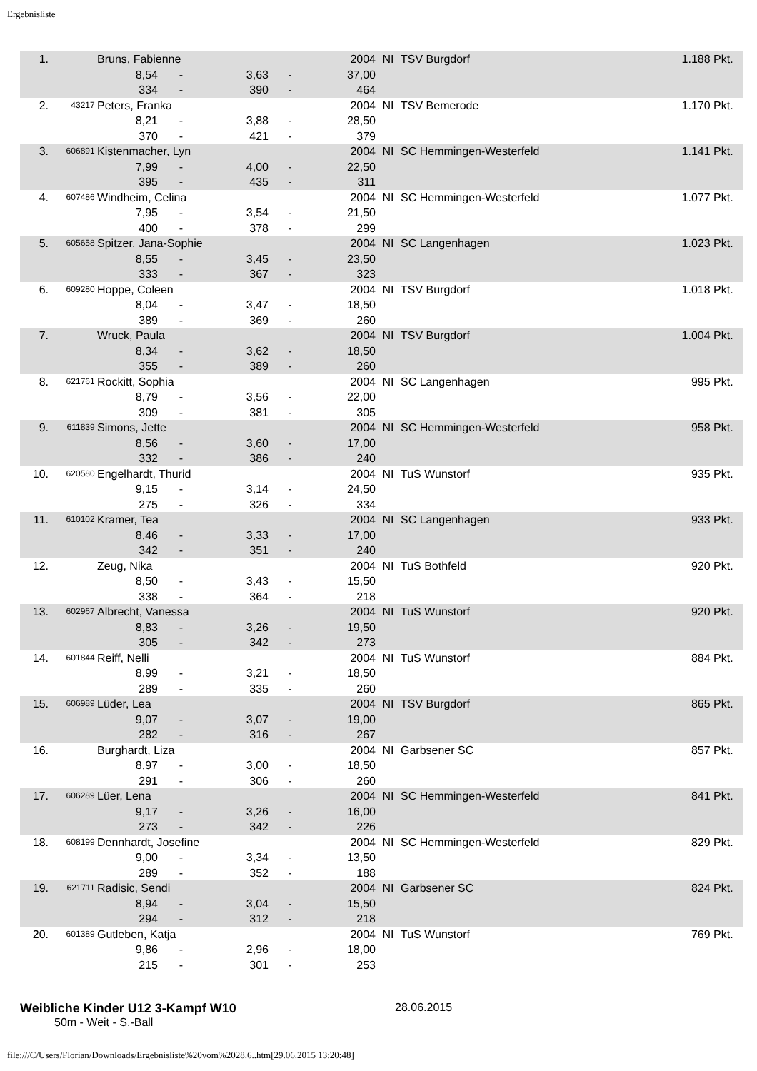Ergebnisliste
| 1. | | Bruns, Fabienne | | | | 2004 | NI | TSV Burgdorf | 1.188 Pkt. |
| | | 8,54 | - | 3,63 | - | 37,00 | | | |
| | | 334 | - | 390 | - | 464 | | | |
| 2. | 43217 | Peters, Franka | | | | 2004 | NI | TSV Bemerode | 1.170 Pkt. |
| | | 8,21 | - | 3,88 | - | 28,50 | | | |
| | | 370 | - | 421 | - | 379 | | | |
| 3. | 606891 | Kistenmacher, Lyn | | | | 2004 | NI | SC Hemmingen-Westerfeld | 1.141 Pkt. |
| | | 7,99 | - | 4,00 | - | 22,50 | | | |
| | | 395 | - | 435 | - | 311 | | | |
| 4. | 607486 | Windheim, Celina | | | | 2004 | NI | SC Hemmingen-Westerfeld | 1.077 Pkt. |
| | | 7,95 | - | 3,54 | - | 21,50 | | | |
| | | 400 | - | 378 | - | 299 | | | |
| 5. | 605658 | Spitzer, Jana-Sophie | | | | 2004 | NI | SC Langenhagen | 1.023 Pkt. |
| | | 8,55 | - | 3,45 | - | 23,50 | | | |
| | | 333 | - | 367 | - | 323 | | | |
| 6. | 609280 | Hoppe, Coleen | | | | 2004 | NI | TSV Burgdorf | 1.018 Pkt. |
| | | 8,04 | - | 3,47 | - | 18,50 | | | |
| | | 389 | - | 369 | - | 260 | | | |
| 7. | | Wruck, Paula | | | | 2004 | NI | TSV Burgdorf | 1.004 Pkt. |
| | | 8,34 | - | 3,62 | - | 18,50 | | | |
| | | 355 | - | 389 | - | 260 | | | |
| 8. | 621761 | Rockitt, Sophia | | | | 2004 | NI | SC Langenhagen | 995 Pkt. |
| | | 8,79 | - | 3,56 | - | 22,00 | | | |
| | | 309 | - | 381 | - | 305 | | | |
| 9. | 611839 | Simons, Jette | | | | 2004 | NI | SC Hemmingen-Westerfeld | 958 Pkt. |
| | | 8,56 | - | 3,60 | - | 17,00 | | | |
| | | 332 | - | 386 | - | 240 | | | |
| 10. | 620580 | Engelhardt, Thurid | | | | 2004 | NI | TuS Wunstorf | 935 Pkt. |
| | | 9,15 | - | 3,14 | - | 24,50 | | | |
| | | 275 | - | 326 | - | 334 | | | |
| 11. | 610102 | Kramer, Tea | | | | 2004 | NI | SC Langenhagen | 933 Pkt. |
| | | 8,46 | - | 3,33 | - | 17,00 | | | |
| | | 342 | - | 351 | - | 240 | | | |
| 12. | | Zeug, Nika | | | | 2004 | NI | TuS Bothfeld | 920 Pkt. |
| | | 8,50 | - | 3,43 | - | 15,50 | | | |
| | | 338 | - | 364 | - | 218 | | | |
| 13. | 602967 | Albrecht, Vanessa | | | | 2004 | NI | TuS Wunstorf | 920 Pkt. |
| | | 8,83 | - | 3,26 | - | 19,50 | | | |
| | | 305 | - | 342 | - | 273 | | | |
| 14. | 601844 | Reiff, Nelli | | | | 2004 | NI | TuS Wunstorf | 884 Pkt. |
| | | 8,99 | - | 3,21 | - | 18,50 | | | |
| | | 289 | - | 335 | - | 260 | | | |
| 15. | 606989 | Lüder, Lea | | | | 2004 | NI | TSV Burgdorf | 865 Pkt. |
| | | 9,07 | - | 3,07 | - | 19,00 | | | |
| | | 282 | - | 316 | - | 267 | | | |
| 16. | | Burghardt, Liza | | | | 2004 | NI | Garbsener SC | 857 Pkt. |
| | | 8,97 | - | 3,00 | - | 18,50 | | | |
| | | 291 | - | 306 | - | 260 | | | |
| 17. | 606289 | Lüer, Lena | | | | 2004 | NI | SC Hemmingen-Westerfeld | 841 Pkt. |
| | | 9,17 | - | 3,26 | - | 16,00 | | | |
| | | 273 | - | 342 | - | 226 | | | |
| 18. | 608199 | Dennhardt, Josefine | | | | 2004 | NI | SC Hemmingen-Westerfeld | 829 Pkt. |
| | | 9,00 | - | 3,34 | - | 13,50 | | | |
| | | 289 | - | 352 | - | 188 | | | |
| 19. | 621711 | Radisic, Sendi | | | | 2004 | NI | Garbsener SC | 824 Pkt. |
| | | 8,94 | - | 3,04 | - | 15,50 | | | |
| | | 294 | - | 312 | - | 218 | | | |
| 20. | 601389 | Gutleben, Katja | | | | 2004 | NI | TuS Wunstorf | 769 Pkt. |
| | | 9,86 | - | 2,96 | - | 18,00 | | | |
| | | 215 | - | 301 | - | 253 | | | |
Weibliche Kinder U12 3-Kampf W10 28.06.2015
50m - Weit - S.-Ball
file:///C/Users/Florian/Downloads/Ergebnisliste%20vom%2028.6..htm[29.06.2015 13:20:48]